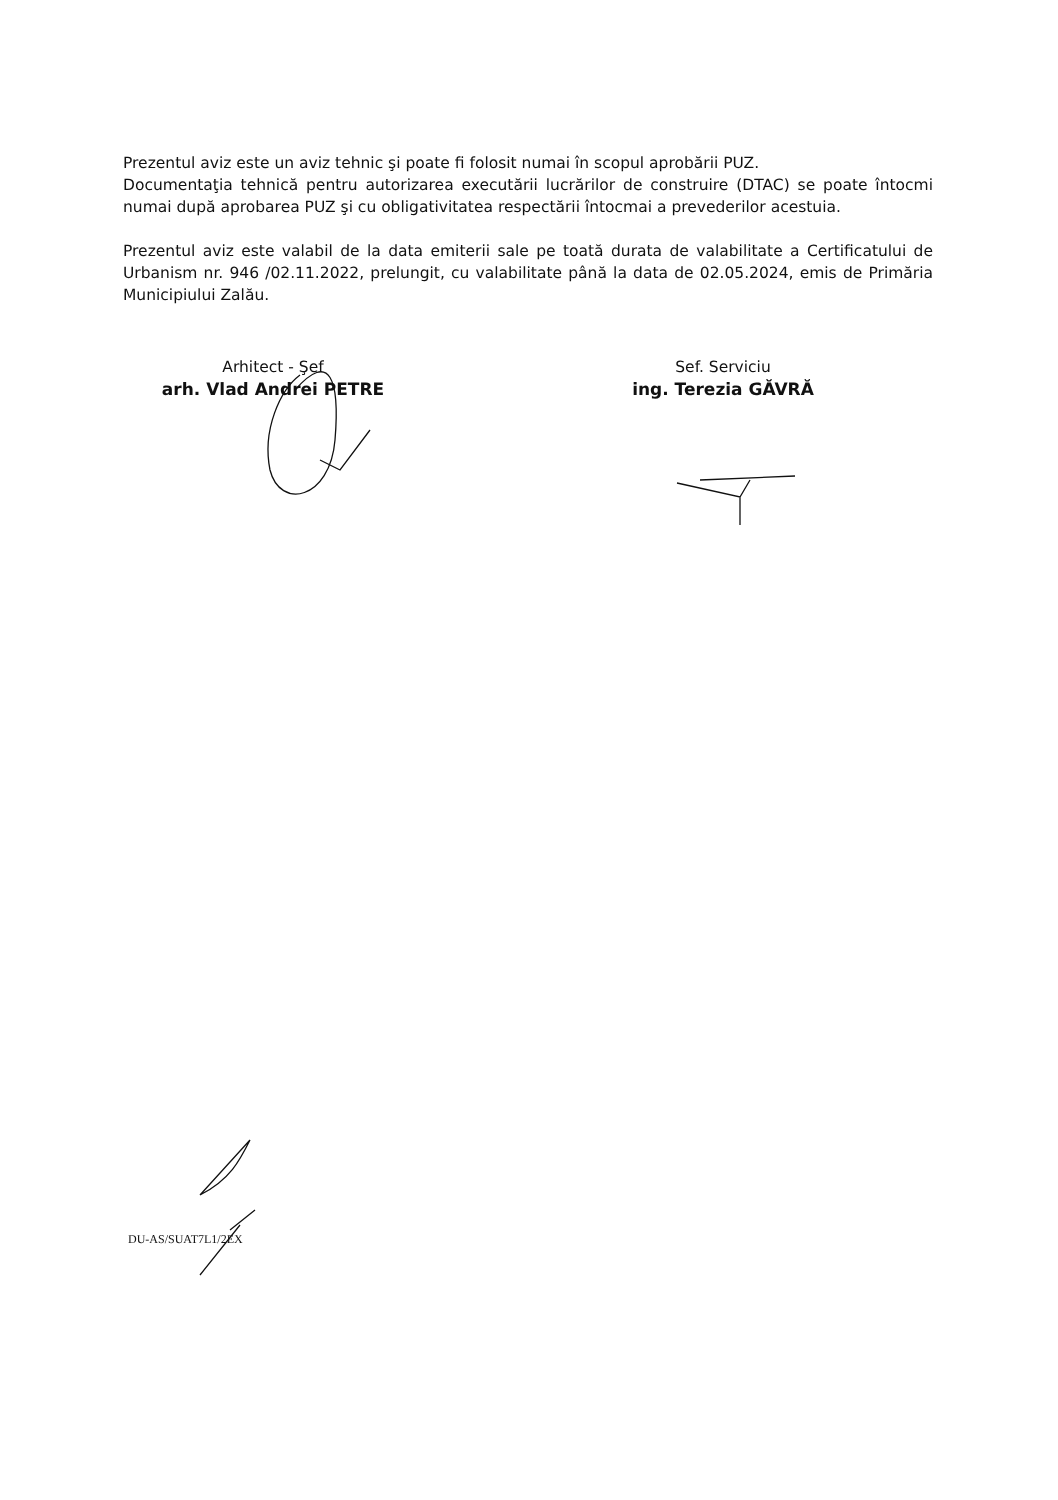Prezentul aviz este un aviz tehnic şi poate fi folosit numai în scopul aprobării PUZ.
Documentaţia tehnică pentru autorizarea executării lucrărilor de construire (DTAC) se poate întocmi numai după aprobarea PUZ şi cu obligativitatea respectării întocmai a prevederilor acestuia.
Prezentul aviz este valabil de la data emiterii sale pe toată durata de valabilitate a Certificatului de Urbanism nr. 946 /02.11.2022, prelungit, cu valabilitate până la data de 02.05.2024, emis de Primăria Municipiului Zalău.
Arhitect - Şef
arh. Vlad Andrei PETRE
Sef. Serviciu
ing. Terezia GĂVRĂ
DU-AS/SUAT7L1/2EX